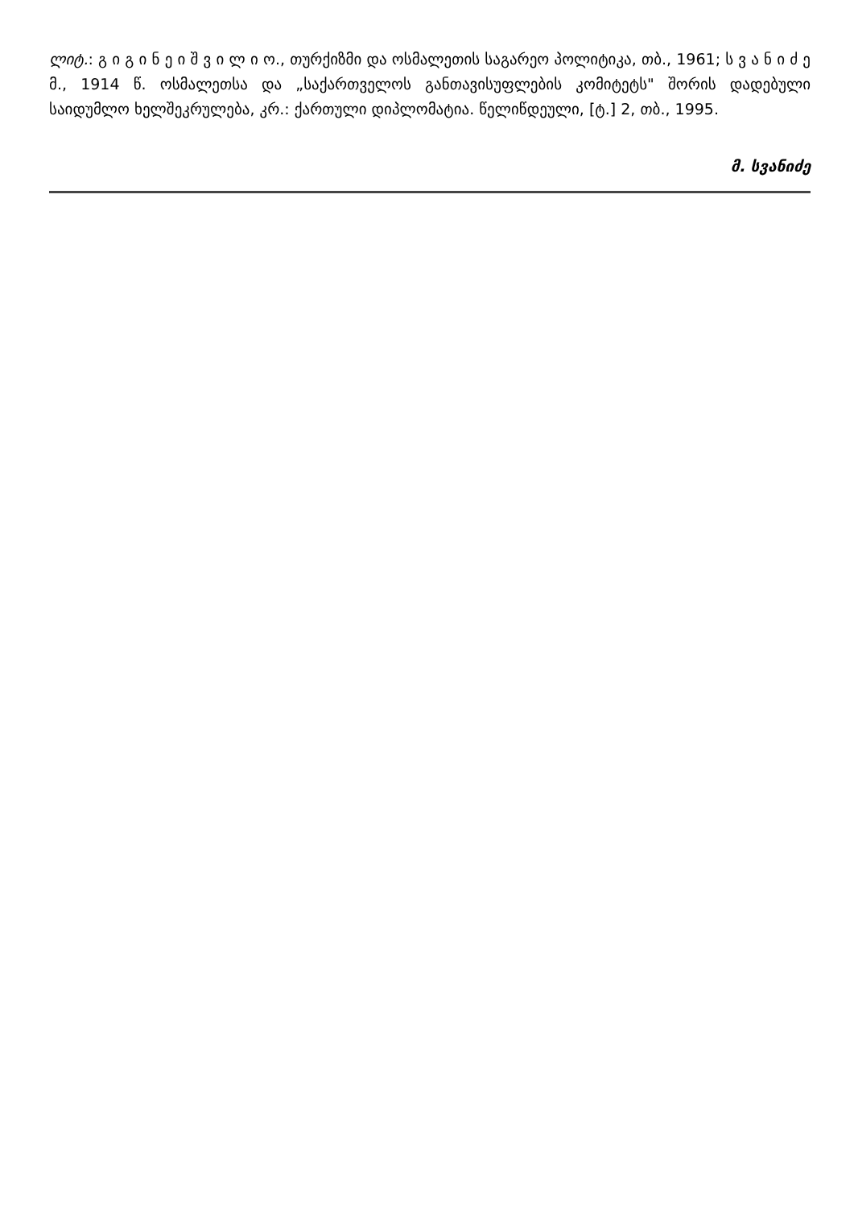ლიტ.: გ ი გ ი ნ ე ი შ ვ ი ლ ი ო., თურქიზმი და ოსმალეთის საგარეო პოლიტიკა, თბ., 1961; ს ვ ა ნ ი ძ ე მ., 1914 წ. ოსმალეთსა და „საქართველოს განთავისუფლების კომიტეტს" შორის დადებული საიდუმლო ხელშეკრულება, კრ.: ქართული დიპლომატია. წელიწდეული, [ტ.] 2, თბ., 1995.
მ. სვანიძე